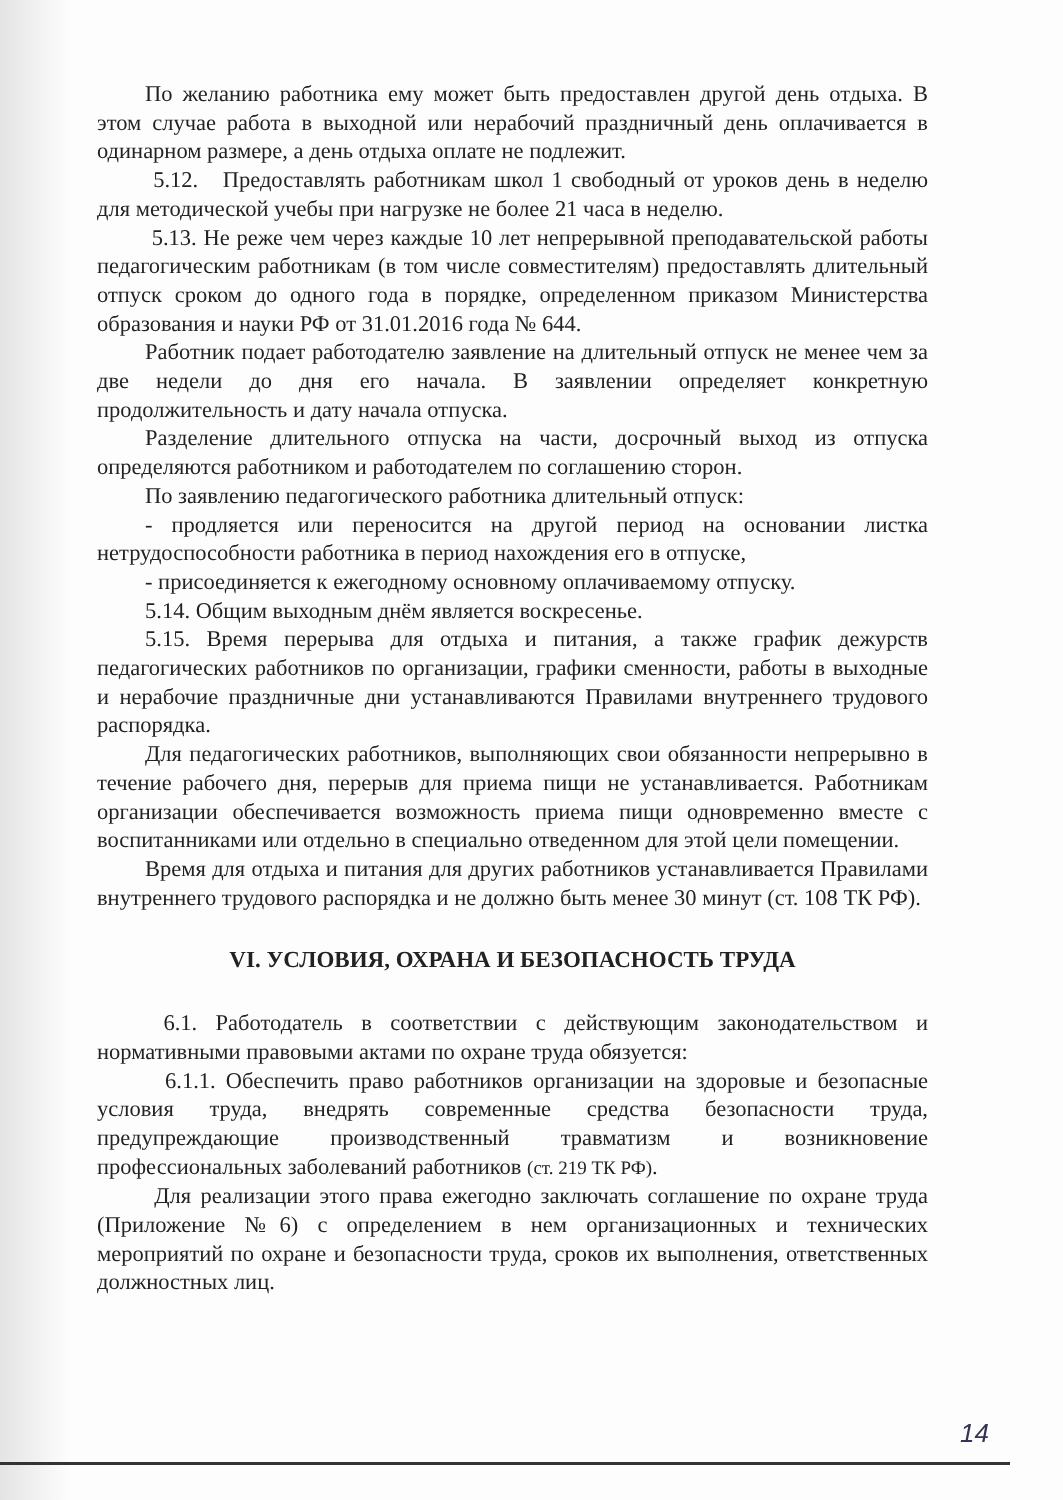По желанию работника ему может быть предоставлен другой день отдыха. В этом случае работа в выходной или нерабочий праздничный день оплачивается в одинарном размере, а день отдыха оплате не подлежит.
5.12. Предоставлять работникам школ 1 свободный от уроков день в неделю для методической учебы при нагрузке не более 21 часа в неделю.
5.13. Не реже чем через каждые 10 лет непрерывной преподавательской работы педагогическим работникам (в том числе совместителям) предоставлять длительный отпуск сроком до одного года в порядке, определенном приказом Министерства образования и науки РФ от 31.01.2016 года № 644.
Работник подает работодателю заявление на длительный отпуск не менее чем за две недели до дня его начала. В заявлении определяет конкретную продолжительность и дату начала отпуска.
Разделение длительного отпуска на части, досрочный выход из отпуска определяются работником и работодателем по соглашению сторон.
По заявлению педагогического работника длительный отпуск:
- продляется или переносится на другой период на основании листка нетрудоспособности работника в период нахождения его в отпуске,
- присоединяется к ежегодному основному оплачиваемому отпуску.
5.14. Общим выходным днём является воскресенье.
5.15. Время перерыва для отдыха и питания, а также график дежурств педагогических работников по организации, графики сменности, работы в выходные и нерабочие праздничные дни устанавливаются Правилами внутреннего трудового распорядка.
Для педагогических работников, выполняющих свои обязанности непрерывно в течение рабочего дня, перерыв для приема пищи не устанавливается. Работникам организации обеспечивается возможность приема пищи одновременно вместе с воспитанниками или отдельно в специально отведенном для этой цели помещении.
Время для отдыха и питания для других работников устанавливается Правилами внутреннего трудового распорядка и не должно быть менее 30 минут (ст. 108 ТК РФ).
VI. УСЛОВИЯ, ОХРАНА И БЕЗОПАСНОСТЬ ТРУДА
6.1. Работодатель в соответствии с действующим законодательством и нормативными правовыми актами по охране труда обязуется:
6.1.1. Обеспечить право работников организации на здоровые и безопасные условия труда, внедрять современные средства безопасности труда, предупреждающие производственный травматизм и возникновение профессиональных заболеваний работников (ст. 219 ТК РФ).
Для реализации этого права ежегодно заключать соглашение по охране труда (Приложение №6) с определением в нем организационных и технических мероприятий по охране и безопасности труда, сроков их выполнения, ответственных должностных лиц.
14